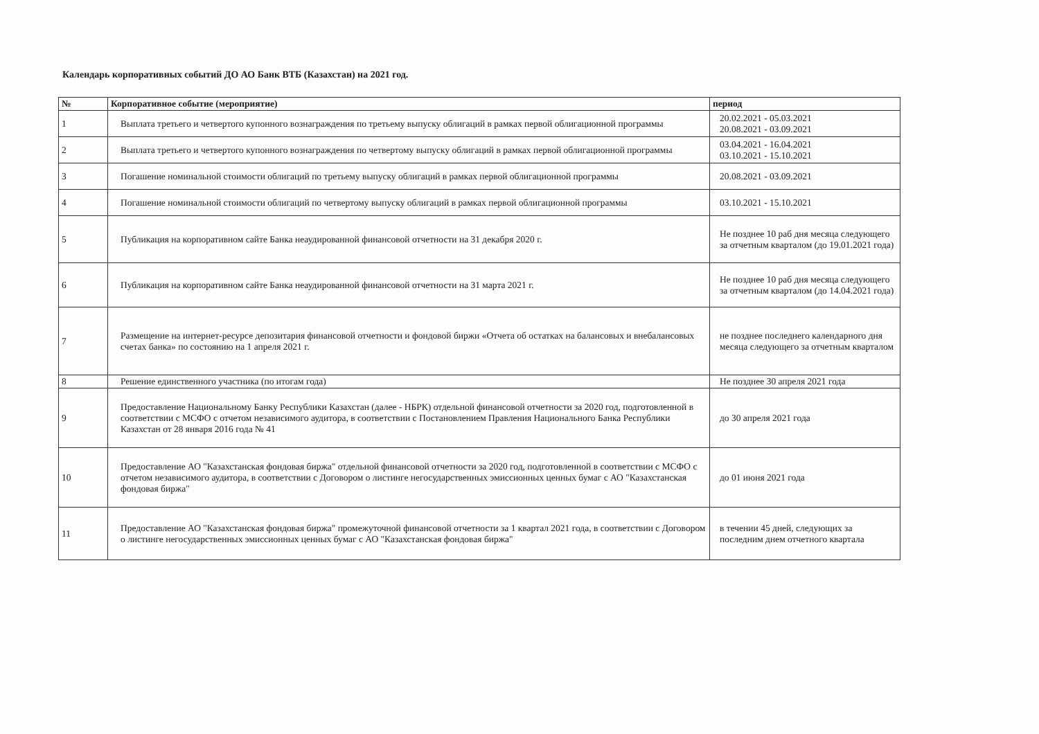Календарь корпоративных событий ДО АО Банк ВТБ (Казахстан) на 2021 год.
| № | Корпоративное событие (мероприятие) | период |
| --- | --- | --- |
| 1 | Выплата третьего и четвертого купонного вознаграждения по третьему выпуску облигаций в рамках первой облигационной программы | 20.02.2021 - 05.03.2021 20.08.2021 - 03.09.2021 |
| 2 | Выплата третьего и четвертого купонного вознаграждения по четвертому выпуску облигаций в рамках первой облигационной программы | 03.04.2021 - 16.04.2021 03.10.2021 - 15.10.2021 |
| 3 | Погашение номинальной стоимости облигаций по третьему выпуску облигаций в рамках первой облигационной программы | 20.08.2021 - 03.09.2021 |
| 4 | Погашение номинальной стоимости облигаций по четвертому выпуску облигаций в рамках первой облигационной программы | 03.10.2021 - 15.10.2021 |
| 5 | Публикация на корпоративном сайте Банка неаудированной финансовой отчетности на 31 декабря 2020 г. | Не позднее 10 раб дня месяца следующего за отчетным кварталом (до 19.01.2021 года) |
| 6 | Публикация на корпоративном сайте Банка неаудированной финансовой отчетности на 31 марта 2021 г. | Не позднее 10 раб дня месяца следующего за отчетным кварталом (до 14.04.2021 года) |
| 7 | Размещение на интернет-ресурсе депозитария финансовой отчетности и фондовой биржи «Отчета об остатках на балансовых и внебалансовых счетах банка» по состоянию на 1 апреля 2021 г. | не позднее последнего календарного дня месяца следующего за отчетным кварталом |
| 8 | Решение единственного участника (по итогам года) | Не позднее 30 апреля 2021 года |
| 9 | Предоставление Национальному Банку Республики Казахстан (далее - НБРК) отдельной финансовой отчетности за 2020 год, подготовленной в соответствии с МСФО с отчетом независимого аудитора, в соответствии с Постановлением Правления Национального Банка Республики Казахстан от 28 января 2016 года № 41 | до 30 апреля 2021 года |
| 10 | Предоставление АО "Казахстанская фондовая биржа" отдельной финансовой отчетности за 2020 год, подготовленной в соответствии с МСФО с отчетом независимого аудитора, в соответствии с Договором о листинге негосударственных эмиссионных ценных бумаг с АО "Казахстанская фондовая биржа" | до 01 июня 2021 года |
| 11 | Предоставление АО "Казахстанская фондовая биржа" промежуточной финансовой отчетности за 1 квартал 2021 года, в соответствии с Договором о листинге негосударственных эмиссионных ценных бумаг с АО "Казахстанская фондовая биржа" | в течении 45 дней, следующих за последним днем отчетного квартала |